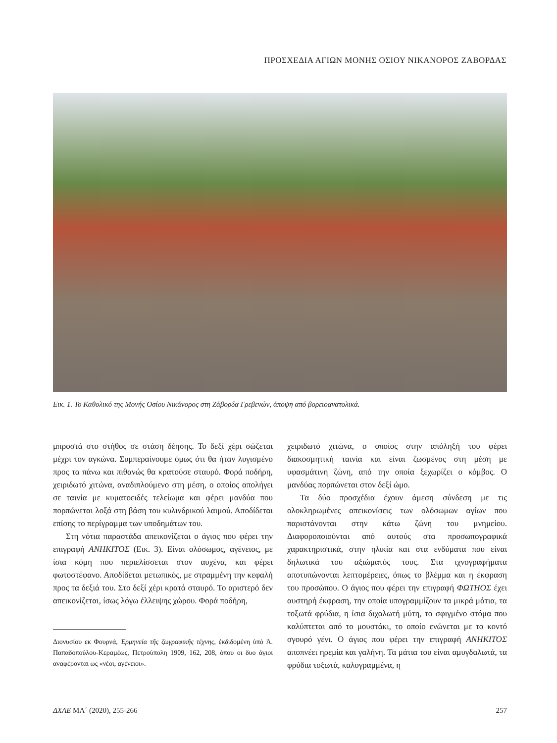ΠΡΟΣΧΕΔΙΑ ΑΓΙΩΝ ΜΟΝΗΣ ΟΣΙΟΥ ΝΙΚΑΝΟΡΟΣ ΖΑΒΟΡΔΑΣ
Εικ. 1. Το Καθολικό της Μονής Οσίου Νικάνορος στη Ζάβορδα Γρεβενών, άποψη από βορειοανατολικά.
μπροστά στο στήθος σε στάση δέησης. Το δεξί χέρι σώζεται μέχρι τον αγκώνα. Συμπεραίνουμε όμως ότι θα ήταν λυγισμένο προς τα πάνω και πιθανώς θα κρατούσε σταυρό. Φορά ποδήρη, χειριδωτό χιτώνα, αναδιπλούμενο στη μέση, ο οποίος απολήγει σε ταινία με κυματοειδές τελείωμα και φέρει μανδύα που πορπώνεται λοξά στη βάση του κυλινδρικού λαιμού. Αποδίδεται επίσης το περίγραμμα των υποδημάτων του.
Στη νότια παραστάδα απεικονίζεται ο άγιος που φέρει την επιγραφή ΑΝΗΚΙΤΟΣ (Εικ. 3). Είναι ολόσωμος, αγένειος, με ίσια κόμη που περιελίσσεται στον αυχένα, και φέρει φωτοστέφανο. Αποδίδεται μετωπικός, με στραμμένη την κεφαλή προς τα δεξιά του. Στο δεξί χέρι κρατά σταυρό. Το αριστερό δεν απεικονίζεται, ίσως λόγω έλλειψης χώρου. Φορά ποδήρη,
Διονυσίου εκ Φουρνά, Ἑρμηνεία τῆς ζωγραφικῆς τέχνης, ἐκδιδομένη ὑπὸ Ἀ. Παπαδοπούλου-Κεραμέως, Πετρούπολη 1909, 162, 208, όπου οι δυο άγιοι αναφέρονται ως «νέοι, αγένειοι».
χειριδωτό χιτώνα, ο οποίος στην απόληξή του φέρει διακοσμητική ταινία και είναι ζωσμένος στη μέση με υφασμάτινη ζώνη, από την οποία ξεχωρίζει ο κόμβος. Ο μανδύας πορπώνεται στον δεξί ώμο.
Τα δύο προσχέδια έχουν άμεση σύνδεση με τις ολοκληρωμένες απεικονίσεις των ολόσωμων αγίων που παριστάνονται στην κάτω ζώνη του μνημείου. Διαφοροποιούνται από αυτούς στα προσωπογραφικά χαρακτηριστικά, στην ηλικία και στα ενδύματα που είναι δηλωτικά του αξιώματός τους. Στα ιχνογραφήματα αποτυπώνονται λεπτομέρειες, όπως το βλέμμα και η έκφραση του προσώπου. Ο άγιος που φέρει την επιγραφή ΦΩΤΗΟΣ έχει αυστηρή έκφραση, την οποία υπογραμμίζουν τα μικρά μάτια, τα τοξωτά φρύδια, η ίσια διχαλωτή μύτη, το σφιγμένο στόμα που καλύπτεται από το μουστάκι, το οποίο ενώνεται με το κοντό σγουρό γένι. Ο άγιος που φέρει την επιγραφή ΑΝΗΚΙΤΟΣ αποπνέει ηρεμία και γαλήνη. Τα μάτια του είναι αμυγδαλωτά, τα φρύδια τοξωτά, καλογραμμένα, η
ΔΧΑΕ ΜΑ΄ (2020), 255-266 257